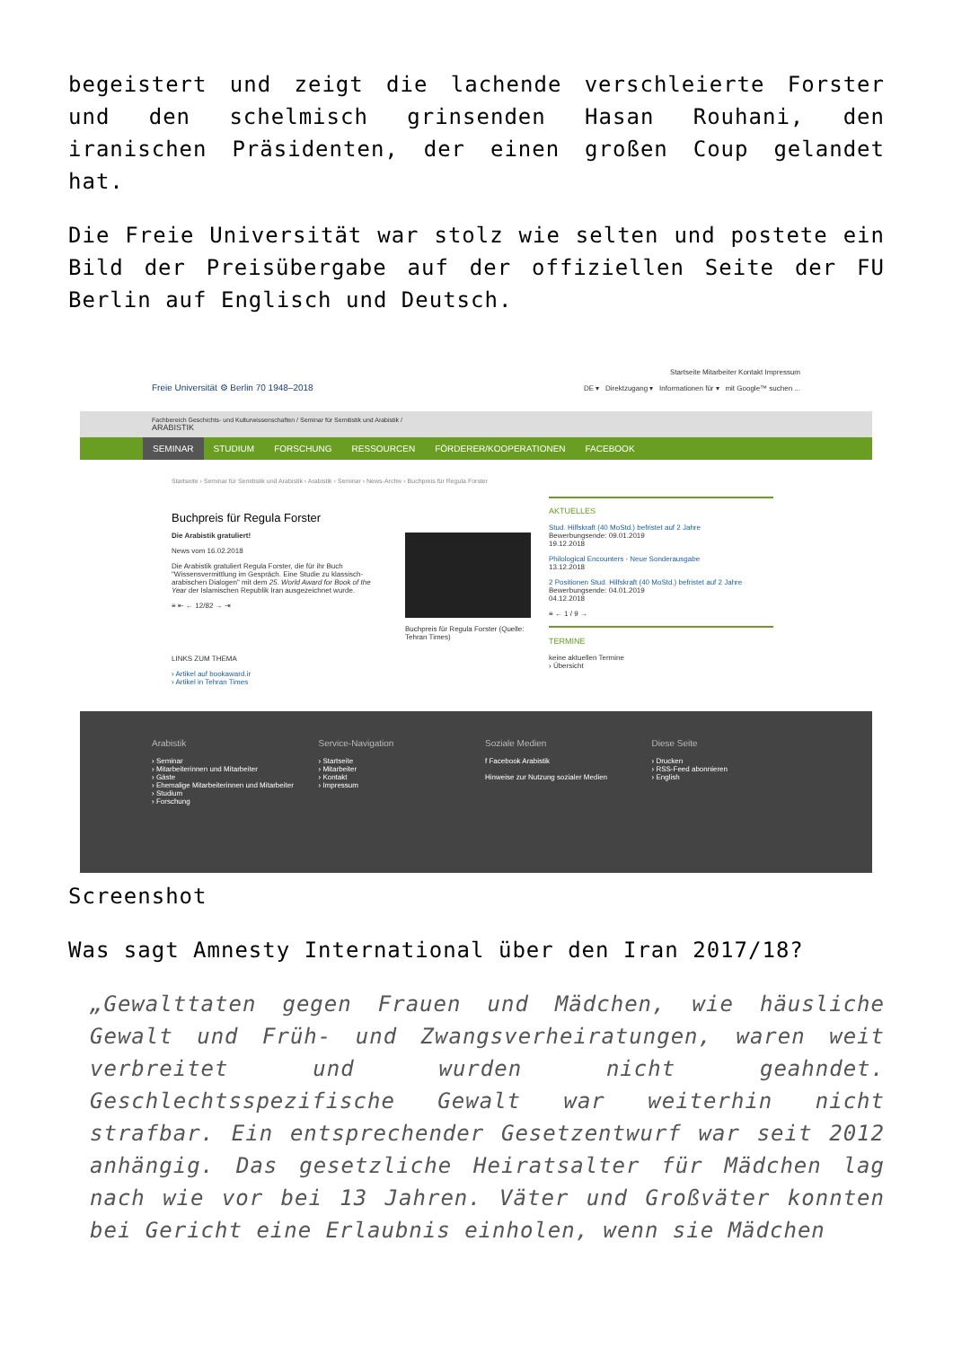begeistert und zeigt die lachende verschleierte Forster und den schelmisch grinsenden Hasan Rouhani, den iranischen Präsidenten, der einen großen Coup gelandet hat.
Die Freie Universität war stolz wie selten und postete ein Bild der Preisübergabe auf der offiziellen Seite der FU Berlin auf Englisch und Deutsch.
Freie Universität ⚙ Berlin 70 1948–2018
Startseite Mitarbeiter Kontakt Impressum
DE ▾ Direktzugang ▾ Informationen für ▾ mit Google™ suchen ...
Fachbereich Geschichts- und Kulturwissenschaften / Seminar für Semitistik und Arabistik /
ARABISTIK
SEMINAR STUDIUM FORSCHUNG RESSOURCEN FÖRDERER/KOOPERATIONEN FACEBOOK
Startseite › Seminar für Semitistik und Arabistik › Arabistik › Seminar › News-Archiv › Buchpreis für Regula Forster
Buchpreis für Regula Forster
Die Arabistik gratuliert!
News vom 16.02.2018
Die Arabistik gratuliert Regula Forster, die für ihr Buch "Wissensvermittlung im Gespräch. Eine Studie zu klassisch-arabischen Dialogen" mit dem 25. World Award for Book of the Year der Islamischen Republik Iran ausgezeichnet wurde.
≡ ⇤ ← 12/82 → ⇥
LINKS ZUM THEMA
› Artikel auf bookaward.ir
› Artikel in Tehran Times
Buchpreis für Regula Forster (Quelle: Tehran Times)
AKTUELLES
Stud. Hilfskraft (40 MoStd.) befristet auf 2 Jahre
Bewerbungsende: 09.01.2019
19.12.2018
Philological Encounters - Neue Sonderausgabe
13.12.2018
2 Positionen Stud. Hilfskraft (40 MoStd.) befristet auf 2 Jahre
Bewerbungsende: 04.01.2019
04.12.2018
≡ ← 1 / 9 →
TERMINE
keine aktuellen Termine
› Übersicht
Arabistik
› Seminar
› Mitarbeiterinnen und Mitarbeiter
› Gäste
› Ehemalige Mitarbeiterinnen und Mitarbeiter
› Studium
› Forschung
Service-Navigation
› Startseite
› Mitarbeiter
› Kontakt
› Impressum
Soziale Medien
f Facebook Arabistik
Hinweise zur Nutzung sozialer Medien
Diese Seite
› Drucken
› RSS-Feed abonnieren
› English
Screenshot
Was sagt Amnesty International über den Iran 2017/18?
„Gewalttaten gegen Frauen und Mädchen, wie häusliche Gewalt und Früh- und Zwangsverheiratungen, waren weit verbreitet und wurden nicht geahndet. Geschlechtsspezifische Gewalt war weiterhin nicht strafbar. Ein entsprechender Gesetzentwurf war seit 2012 anhängig. Das gesetzliche Heiratsalter für Mädchen lag nach wie vor bei 13 Jahren. Väter und Großväter konnten bei Gericht eine Erlaubnis einholen, wenn sie Mädchen